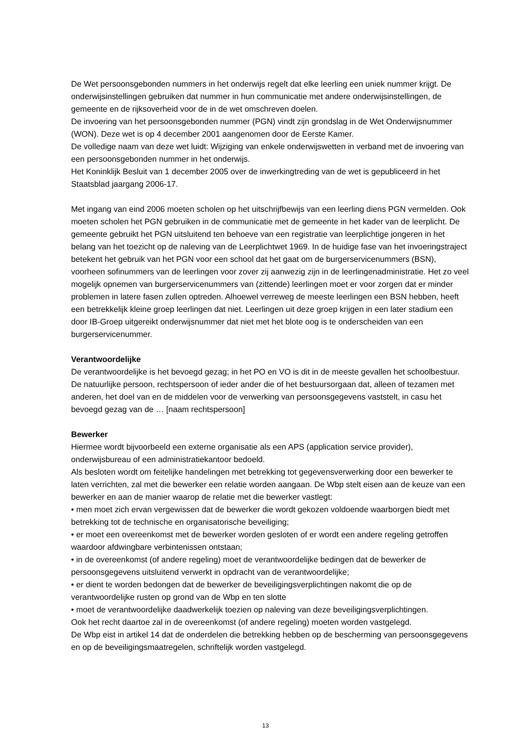De Wet persoonsgebonden nummers in het onderwijs regelt dat elke leerling een uniek nummer krijgt. De onderwijsinstellingen gebruiken dat nummer in hun communicatie met andere onderwijsinstellingen, de gemeente en de rijksoverheid voor de in de wet omschreven doelen.
De invoering van het persoonsgebonden nummer (PGN) vindt zijn grondslag in de Wet Onderwijsnummer (WON). Deze wet is op 4 december 2001 aangenomen door de Eerste Kamer.
De volledige naam van deze wet luidt: Wijziging van enkele onderwijswetten in verband met de invoering van een persoonsgebonden nummer in het onderwijs.
Het Koninklijk Besluit van 1 december 2005 over de inwerkingtreding van de wet is gepubliceerd in het Staatsblad jaargang 2006-17.
Met ingang van eind 2006 moeten scholen op het uitschrijfbewijs van een leerling diens PGN vermelden. Ook moeten scholen het PGN gebruiken in de communicatie met de gemeente in het kader van de leerplicht. De gemeente gebruikt het PGN uitsluitend ten behoeve van een registratie van leerplichtige jongeren in het belang van het toezicht op de naleving van de Leerplichtwet 1969. In de huidige fase van het invoeringstraject betekent het gebruik van het PGN voor een school dat het gaat om de burgerservicenummers (BSN), voorheen sofinummers van de leerlingen voor zover zij aanwezig zijn in de leerlingenadministratie. Het zo veel mogelijk opnemen van burgerservicenummers van (zittende) leerlingen moet er voor zorgen dat er minder problemen in latere fasen zullen optreden. Alhoewel verreweg de meeste leerlingen een BSN hebben, heeft een betrekkelijk kleine groep leerlingen dat niet. Leerlingen uit deze groep krijgen in een later stadium een door IB-Groep uitgereikt onderwijsnummer dat niet met het blote oog is te onderscheiden van een burgerservicenummer.
Verantwoordelijke
De verantwoordelijke is het bevoegd gezag; in het PO en VO is dit in de meeste gevallen het schoolbestuur. De natuurlijke persoon, rechtspersoon of ieder ander die of het bestuursorgaan dat, alleen of tezamen met anderen, het doel van en de middelen voor de verwerking van persoonsgegevens vaststelt, in casu het bevoegd gezag van de … [naam rechtspersoon]
Bewerker
Hiermee wordt bijvoorbeeld een externe organisatie als een APS (application service provider), onderwijsbureau of een administratiekantoor bedoeld.
Als besloten wordt om feitelijke handelingen met betrekking tot gegevensverwerking door een bewerker te laten verrichten, zal met die bewerker een relatie worden aangaan. De Wbp stelt eisen aan de keuze van een bewerker en aan de manier waarop de relatie met die bewerker vastlegt:
• men moet zich ervan vergewissen dat de bewerker die wordt gekozen voldoende waarborgen biedt met betrekking tot de technische en organisatorische beveiliging;
• er moet een overeenkomst met de bewerker worden gesloten of er wordt een andere regeling getroffen waardoor afdwingbare verbintenissen ontstaan;
• in de overeenkomst (of andere regeling) moet de verantwoordelijke bedingen dat de bewerker de persoonsgegevens uitsluitend verwerkt in opdracht van de verantwoordelijke;
• er dient te worden bedongen dat de bewerker de beveiligingsverplichtingen nakomt die op de verantwoordelijke rusten op grond van de Wbp en ten slotte
• moet de verantwoordelijke daadwerkelijk toezien op naleving van deze beveiligingsverplichtingen.
Ook het recht daartoe zal in de overeenkomst (of andere regeling) moeten worden vastgelegd.
De Wbp eist in artikel 14 dat de onderdelen die betrekking hebben op de bescherming van persoonsgegevens en op de beveiligingsmaatregelen, schriftelijk worden vastgelegd.
13